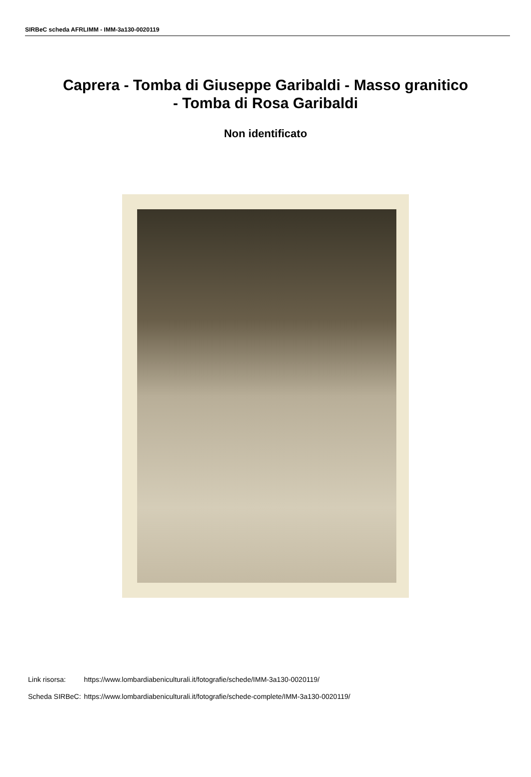SIRBeC scheda AFRLIMM - IMM-3a130-0020119
Caprera - Tomba di Giuseppe Garibaldi - Masso granitico - Tomba di Rosa Garibaldi
Non identificato
| Link risorsa: | https://www.lombardiabeniculturali.it/fotografie/schede/IMM-3a130-0020119/ |
| Scheda SIRBeC: | https://www.lombardiabeniculturali.it/fotografie/schede-complete/IMM-3a130-0020119/ |